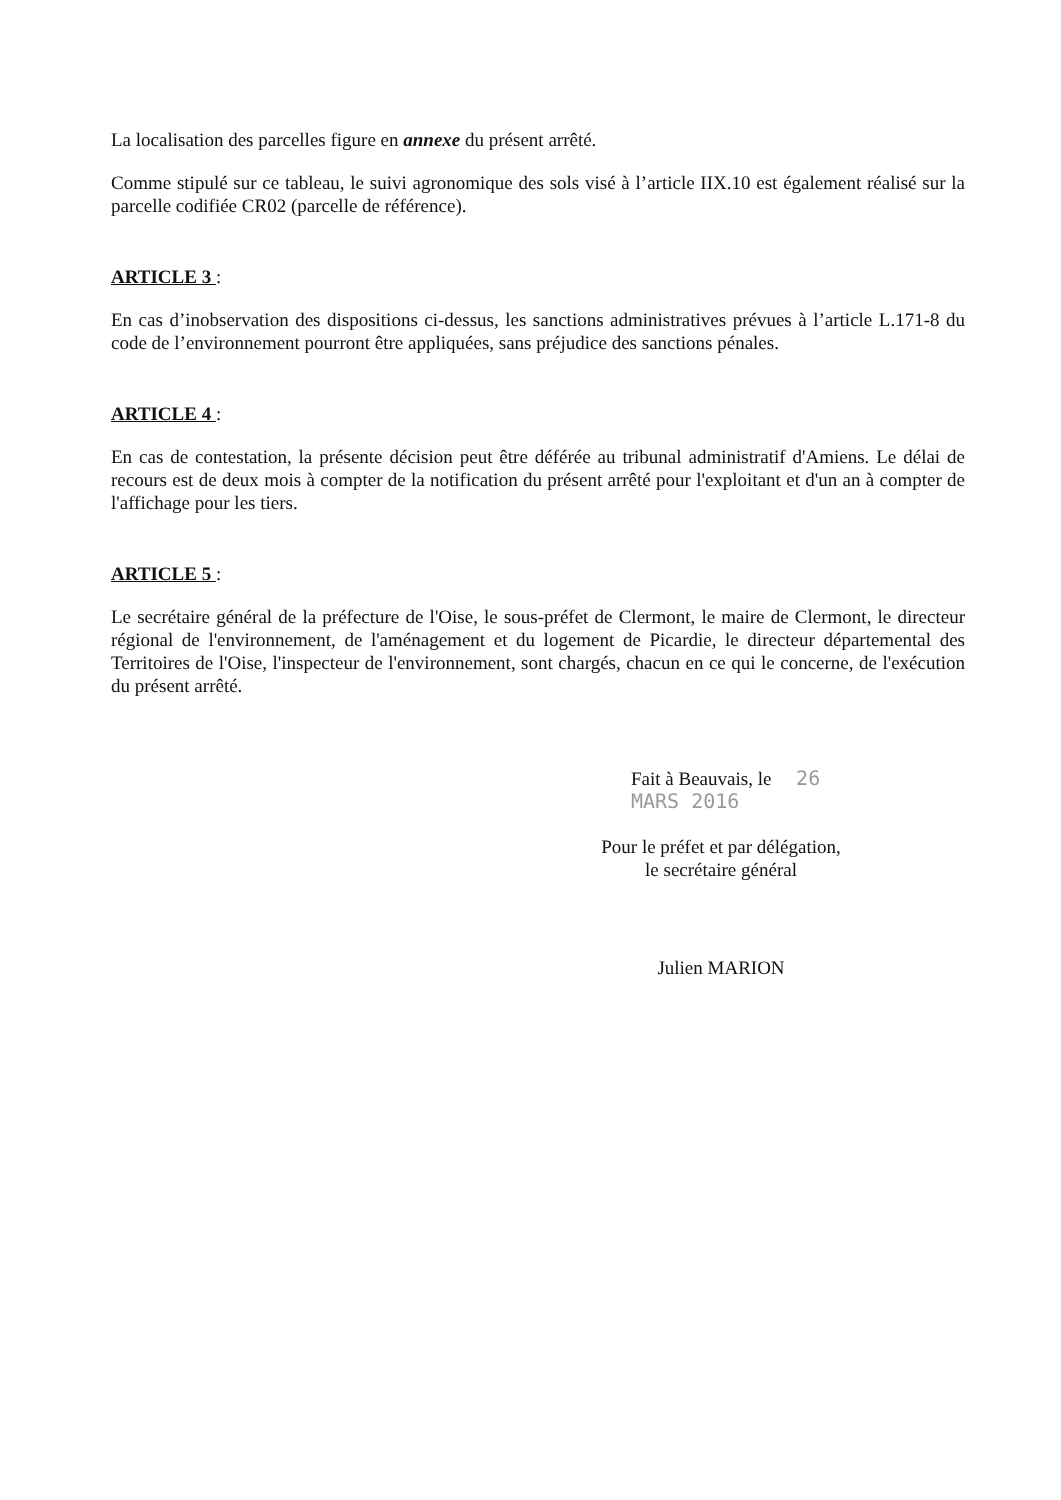La localisation des parcelles figure en annexe du présent arrêté.
Comme stipulé sur ce tableau, le suivi agronomique des sols visé à l’article IIX.10 est également réalisé sur la parcelle codifiée CR02 (parcelle de référence).
ARTICLE 3 :
En cas d’inobservation des dispositions ci-dessus, les sanctions administratives prévues à l’article L.171-8 du code de l’environnement pourront être appliquées, sans préjudice des sanctions pénales.
ARTICLE 4 :
En cas de contestation, la présente décision peut être déférée au tribunal administratif d'Amiens. Le délai de recours est de deux mois à compter de la notification du présent arrêté pour l'exploitant et d'un an à compter de l'affichage pour les tiers.
ARTICLE 5 :
Le secrétaire général de la préfecture de l'Oise, le sous-préfet de Clermont, le maire de Clermont, le directeur régional de l'environnement, de l'aménagement et du logement de Picardie, le directeur départemental des Territoires de l'Oise, l'inspecteur de l'environnement, sont chargés, chacun en ce qui le concerne, de l'exécution du présent arrêté.
Fait à Beauvais, le 26 MARS 2016
Pour le préfet et par délégation,
le secrétaire général
Julien MARION